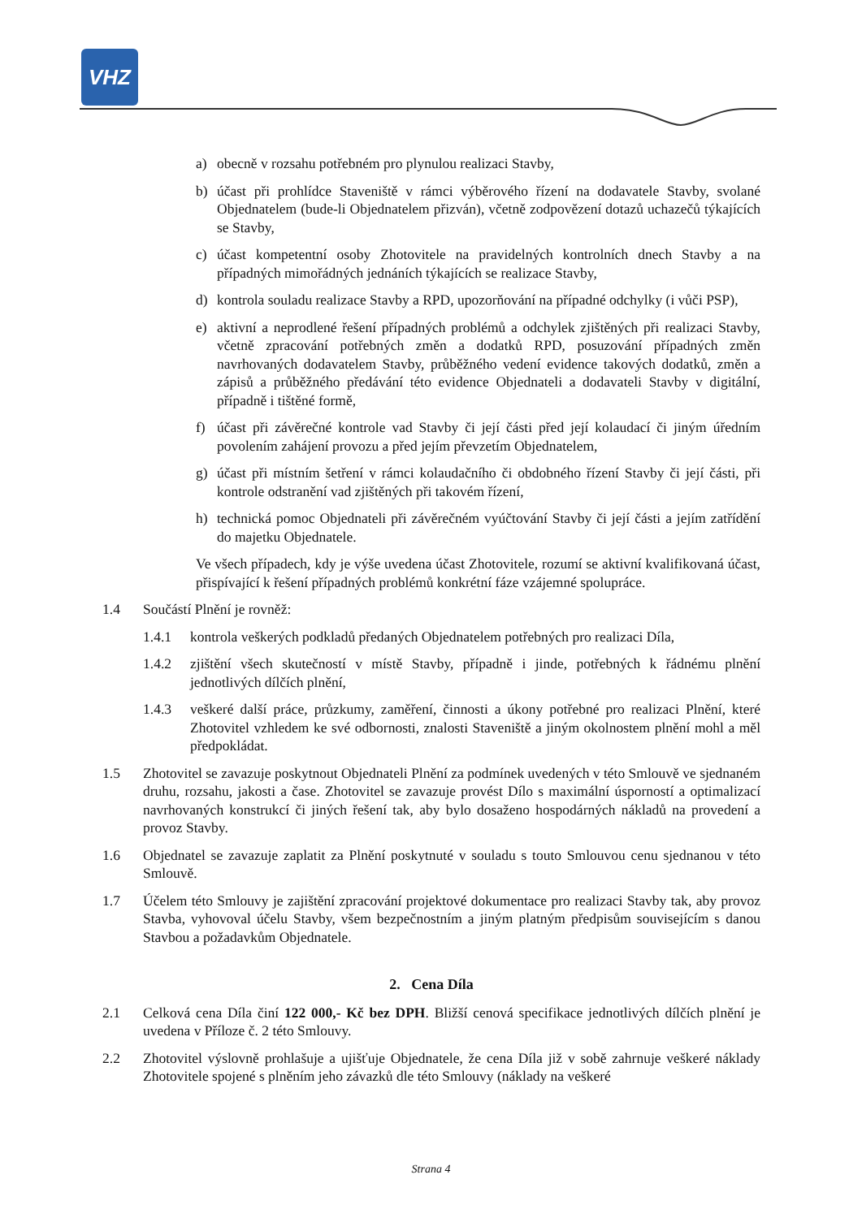VHZ
a) obecně v rozsahu potřebném pro plynulou realizaci Stavby,
b) účast při prohlídce Staveniště v rámci výběrového řízení na dodavatele Stavby, svolané Objednatelem (bude-li Objednatelem přizván), včetně zodpovězení dotazů uchazečů týkajících se Stavby,
c) účast kompetentní osoby Zhotovitele na pravidelných kontrolních dnech Stavby a na případných mimořádných jednáních týkajících se realizace Stavby,
d) kontrola souladu realizace Stavby a RPD, upozorňování na případné odchylky (i vůči PSP),
e) aktivní a neprodlené řešení případných problémů a odchylek zjištěných při realizaci Stavby, včetně zpracování potřebných změn a dodatků RPD, posuzování případných změn navrhovaných dodavatelem Stavby, průběžného vedení evidence takových dodatků, změn a zápisů a průběžného předávání této evidence Objednateli a dodavateli Stavby v digitální, případně i tištěné formě,
f) účast při závěrečné kontrole vad Stavby či její části před její kolaudací či jiným úředním povolením zahájení provozu a před jejím převzetím Objednatelem,
g) účast při místním šetření v rámci kolaudačního či obdobného řízení Stavby či její části, při kontrole odstranění vad zjištěných při takovém řízení,
h) technická pomoc Objednateli při závěrečném vyúčtování Stavby či její části a jejím zatřídění do majetku Objednatele.
Ve všech případech, kdy je výše uvedena účast Zhotovitele, rozumí se aktivní kvalifikovaná účast, přispívající k řešení případných problémů konkrétní fáze vzájemné spolupráce.
1.4 Součástí Plnění je rovněž:
1.4.1 kontrola veškerých podkladů předaných Objednatelem potřebných pro realizaci Díla,
1.4.2 zjištění všech skutečností v místě Stavby, případně i jinde, potřebných k řádnému plnění jednotlivých dílčích plnění,
1.4.3 veškeré další práce, průzkumy, zaměření, činnosti a úkony potřebné pro realizaci Plnění, které Zhotovitel vzhledem ke své odbornosti, znalosti Staveniště a jiným okolnostem plnění mohl a měl předpokládat.
1.5 Zhotovitel se zavazuje poskytnout Objednateli Plnění za podmínek uvedených v této Smlouvě ve sjednaném druhu, rozsahu, jakosti a čase. Zhotovitel se zavazuje provést Dílo s maximální úsporností a optimalizací navrhovaných konstrukcí či jiných řešení tak, aby bylo dosaženo hospodárných nákladů na provedení a provoz Stavby.
1.6 Objednatel se zavazuje zaplatit za Plnění poskytnuté v souladu s touto Smlouvou cenu sjednanou v této Smlouvě.
1.7 Účelem této Smlouvy je zajištění zpracování projektové dokumentace pro realizaci Stavby tak, aby provoz Stavba, vyhovoval účelu Stavby, všem bezpečnostním a jiným platným předpisům souvisejícím s danou Stavbou a požadavkům Objednatele.
2. Cena Díla
2.1 Celková cena Díla činí 122 000,- Kč bez DPH. Bližší cenová specifikace jednotlivých dílčích plnění je uvedena v Příloze č. 2 této Smlouvy.
2.2 Zhotovitel výslovně prohlašuje a ujišťuje Objednatele, že cena Díla již v sobě zahrnuje veškeré náklady Zhotovitele spojené s plněním jeho závazků dle této Smlouvy (náklady na veškeré
Strana 4